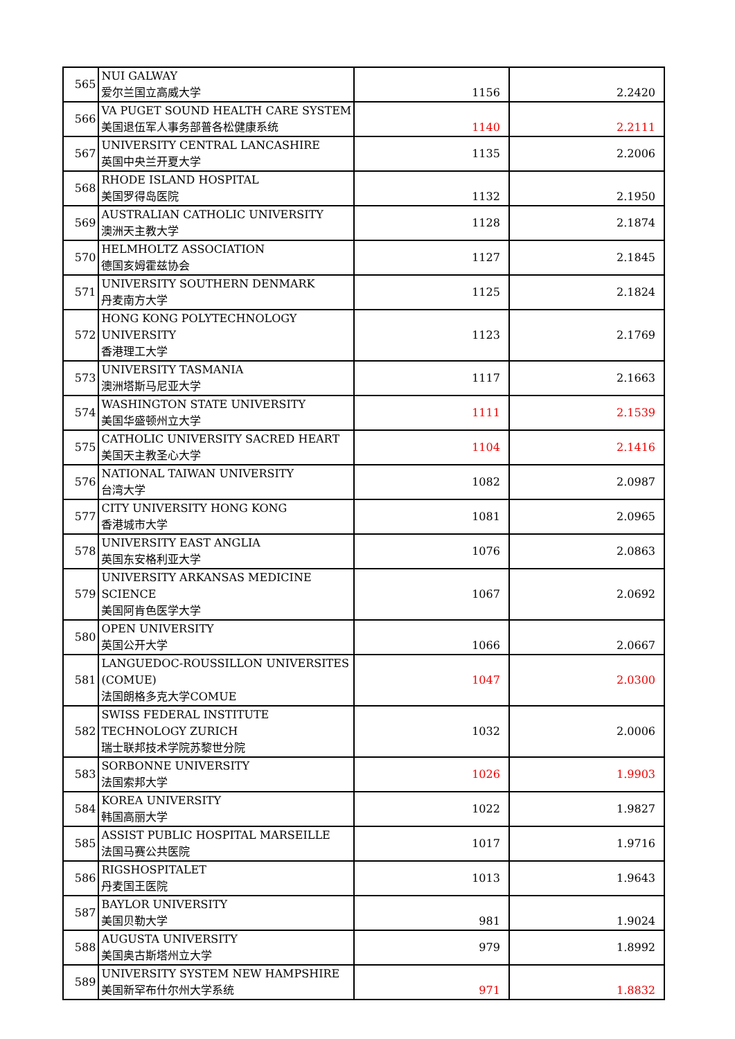| 565 | NUI GALWAY 爱尔兰国立高威大学 | 1156 | 2.2420 |
| 566 | VA PUGET SOUND HEALTH CARE SYSTEM 美国退伍军人事务部普各松健康系统 | 1140 | 2.2111 |
| 567 | UNIVERSITY CENTRAL LANCASHIRE 英国中央兰开夏大学 | 1135 | 2.2006 |
| 568 | RHODE ISLAND HOSPITAL 美国罗得岛医院 | 1132 | 2.1950 |
| 569 | AUSTRALIAN CATHOLIC UNIVERSITY 澳洲天主教大学 | 1128 | 2.1874 |
| 570 | HELMHOLTZ ASSOCIATION 德国亥姆霍兹协会 | 1127 | 2.1845 |
| 571 | UNIVERSITY SOUTHERN DENMARK 丹麦南方大学 | 1125 | 2.1824 |
| 572 | HONG KONG POLYTECHNOLOGY UNIVERSITY 香港理工大学 | 1123 | 2.1769 |
| 573 | UNIVERSITY TASMANIA 澳洲塔斯马尼亚大学 | 1117 | 2.1663 |
| 574 | WASHINGTON STATE UNIVERSITY 美国华盛顿州立大学 | 1111 | 2.1539 |
| 575 | CATHOLIC UNIVERSITY SACRED HEART 美国天主教圣心大学 | 1104 | 2.1416 |
| 576 | NATIONAL TAIWAN UNIVERSITY 台湾大学 | 1082 | 2.0987 |
| 577 | CITY UNIVERSITY HONG KONG 香港城市大学 | 1081 | 2.0965 |
| 578 | UNIVERSITY EAST ANGLIA 英国东安格利亚大学 | 1076 | 2.0863 |
| 579 | UNIVERSITY ARKANSAS MEDICINE SCIENCE 美国阿肯色医学大学 | 1067 | 2.0692 |
| 580 | OPEN UNIVERSITY 英国公开大学 | 1066 | 2.0667 |
| 581 | LANGUEDOC-ROUSSILLON UNIVERSITES (COMUE) 法国朗格多克大学COMUE | 1047 | 2.0300 |
| 582 | SWISS FEDERAL INSTITUTE TECHNOLOGY ZURICH 瑞士联邦技术学院苏黎世分院 | 1032 | 2.0006 |
| 583 | SORBONNE UNIVERSITY 法国索邦大学 | 1026 | 1.9903 |
| 584 | KOREA UNIVERSITY 韩国高丽大学 | 1022 | 1.9827 |
| 585 | ASSIST PUBLIC HOSPITAL MARSEILLE 法国马赛公共医院 | 1017 | 1.9716 |
| 586 | RIGSHOSPITALET 丹麦国王医院 | 1013 | 1.9643 |
| 587 | BAYLOR UNIVERSITY 美国贝勒大学 | 981 | 1.9024 |
| 588 | AUGUSTA UNIVERSITY 美国奥古斯塔州立大学 | 979 | 1.8992 |
| 589 | UNIVERSITY SYSTEM NEW HAMPSHIRE 美国新罕布什尔州大学系统 | 971 | 1.8832 |